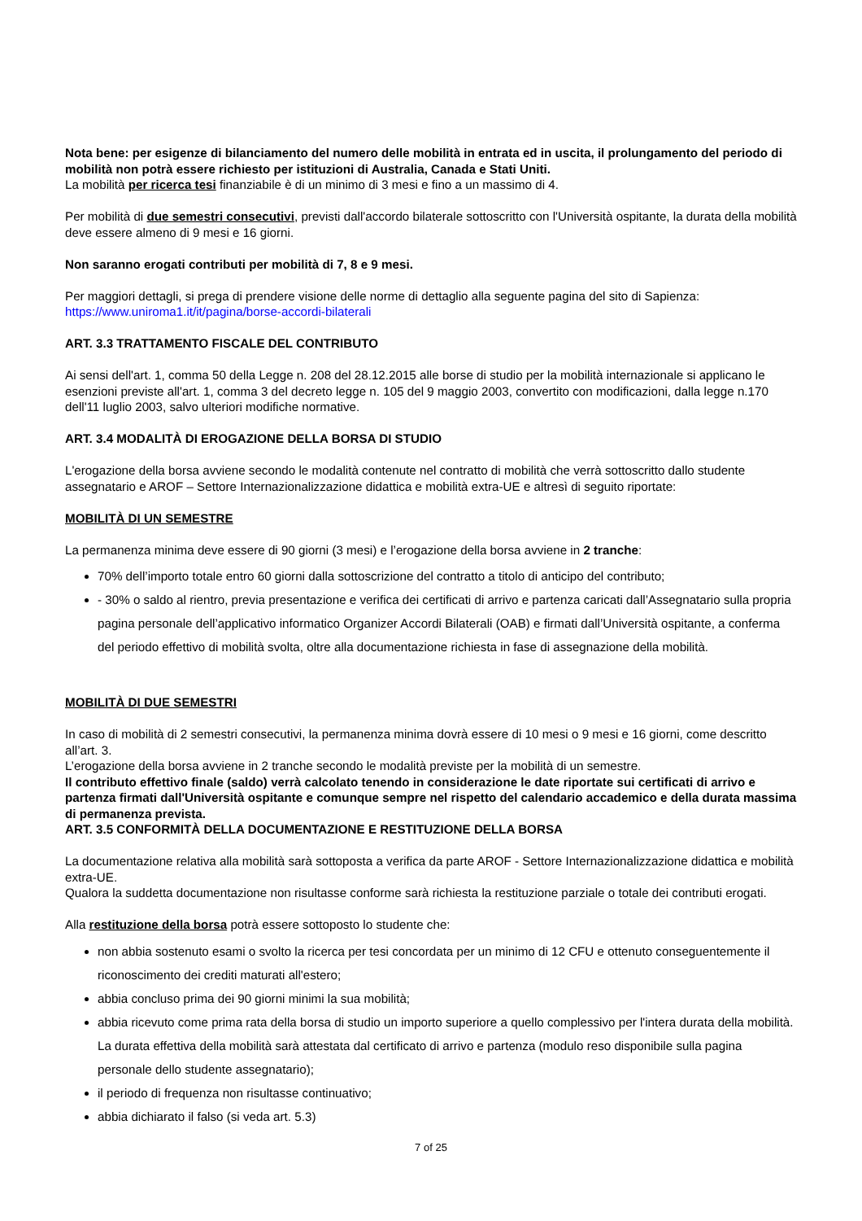Nota bene: per esigenze di bilanciamento del numero delle mobilità in entrata ed in uscita, il prolungamento del periodo di mobilità non potrà essere richiesto per istituzioni di Australia, Canada e Stati Uniti.
La mobilità per ricerca tesi finanziabile è di un minimo di 3 mesi e fino a un massimo di 4.
Per mobilità di due semestri consecutivi, previsti dall'accordo bilaterale sottoscritto con l'Università ospitante, la durata della mobilità deve essere almeno di 9 mesi e 16 giorni.
Non saranno erogati contributi per mobilità di 7, 8 e 9 mesi.
Per maggiori dettagli, si prega di prendere visione delle norme di dettaglio alla seguente pagina del sito di Sapienza: https://www.uniroma1.it/it/pagina/borse-accordi-bilaterali
ART. 3.3 TRATTAMENTO FISCALE DEL CONTRIBUTO
Ai sensi dell'art. 1, comma 50 della Legge n. 208 del 28.12.2015 alle borse di studio per la mobilità internazionale si applicano le esenzioni previste all'art. 1, comma 3 del decreto legge n. 105 del 9 maggio 2003, convertito con modificazioni, dalla legge n.170 dell'11 luglio 2003, salvo ulteriori modifiche normative.
ART. 3.4 MODALITÀ DI EROGAZIONE DELLA BORSA DI STUDIO
L'erogazione della borsa avviene secondo le modalità contenute nel contratto di mobilità che verrà sottoscritto dallo studente assegnatario e AROF – Settore Internazionalizzazione didattica e mobilità extra-UE e altresì di seguito riportate:
MOBILITÀ DI UN SEMESTRE
La permanenza minima deve essere di 90 giorni (3 mesi) e l’erogazione della borsa avviene in 2 tranche:
70% dell’importo totale entro 60 giorni dalla sottoscrizione del contratto a titolo di anticipo del contributo;
- 30% o saldo al rientro, previa presentazione e verifica dei certificati di arrivo e partenza caricati dall’Assegnatario sulla propria pagina personale dell’applicativo informatico Organizer Accordi Bilaterali (OAB) e firmati dall’Università ospitante, a conferma del periodo effettivo di mobilità svolta, oltre alla documentazione richiesta in fase di assegnazione della mobilità.
MOBILITÀ DI DUE SEMESTRI
In caso di mobilità di 2 semestri consecutivi, la permanenza minima dovrà essere di 10 mesi o 9 mesi e 16 giorni, come descritto all’art. 3.
L’erogazione della borsa avviene in 2 tranche secondo le modalità previste per la mobilità di un semestre.
Il contributo effettivo finale (saldo) verrà calcolato tenendo in considerazione le date riportate sui certificati di arrivo e partenza firmati dall'Università ospitante e comunque sempre nel rispetto del calendario accademico e della durata massima di permanenza prevista.
ART. 3.5 CONFORMITÀ DELLA DOCUMENTAZIONE E RESTITUZIONE DELLA BORSA
La documentazione relativa alla mobilità sarà sottoposta a verifica da parte AROF - Settore Internazionalizzazione didattica e mobilità extra-UE.
Qualora la suddetta documentazione non risultasse conforme sarà richiesta la restituzione parziale o totale dei contributi erogati.
Alla restituzione della borsa potrà essere sottoposto lo studente che:
non abbia sostenuto esami o svolto la ricerca per tesi concordata per un minimo di 12 CFU e ottenuto conseguentemente il riconoscimento dei crediti maturati all'estero;
abbia concluso prima dei 90 giorni minimi la sua mobilità;
abbia ricevuto come prima rata della borsa di studio un importo superiore a quello complessivo per l'intera durata della mobilità. La durata effettiva della mobilità sarà attestata dal certificato di arrivo e partenza (modulo reso disponibile sulla pagina personale dello studente assegnatario);
il periodo di frequenza non risultasse continuativo;
abbia dichiarato il falso (si veda art. 5.3)
7 of 25